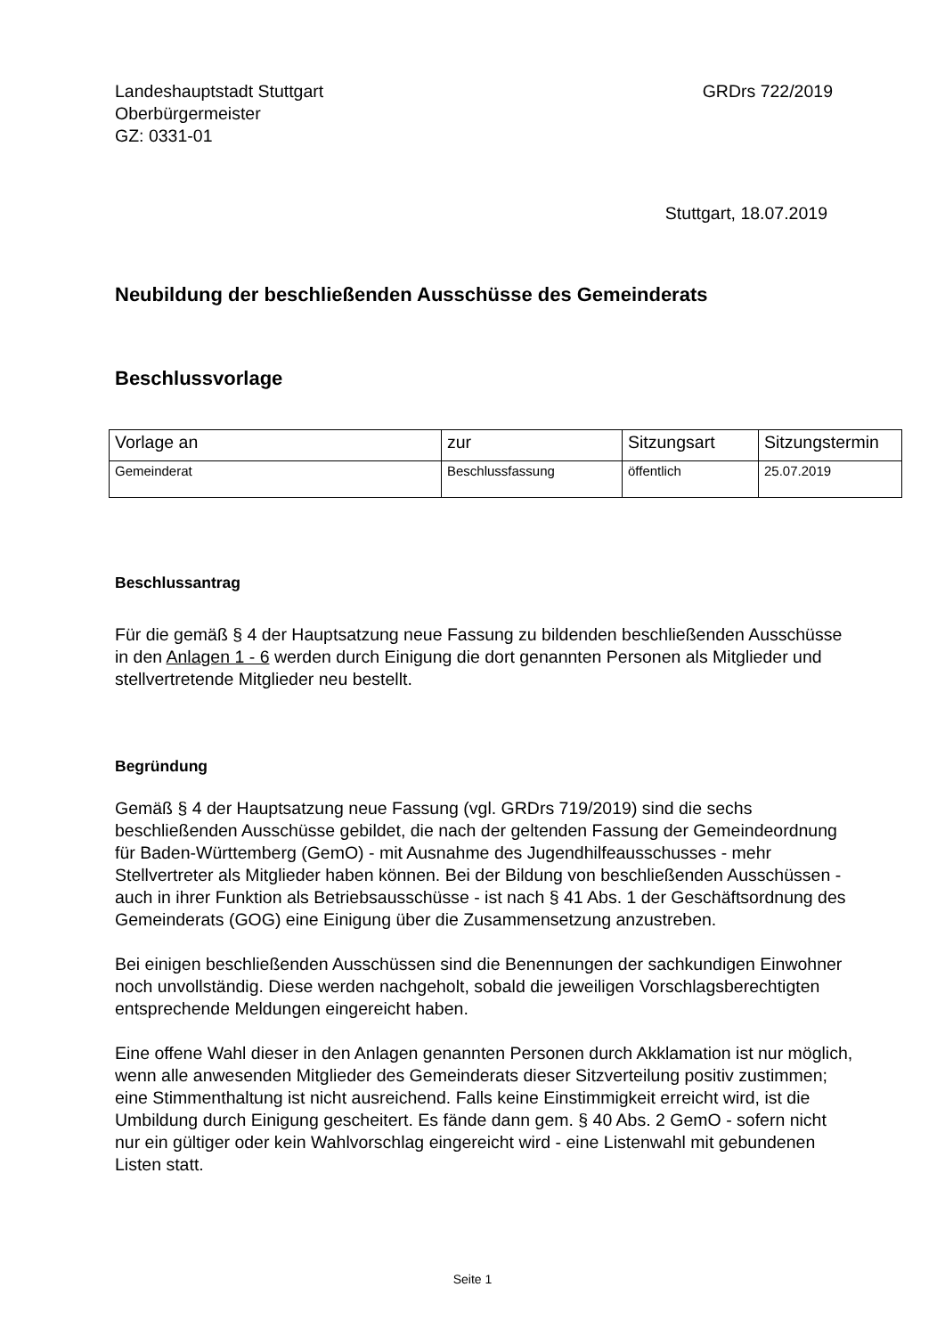Landeshauptstadt Stuttgart
Oberbürgermeister
GZ: 0331-01
GRDrs 722/2019
Stuttgart, 18.07.2019
Neubildung der beschließenden Ausschüsse des Gemeinderats
Beschlussvorlage
| Vorlage an | zur | Sitzungsart | Sitzungstermin |
| Gemeinderat | Beschlussfassung | öffentlich | 25.07.2019 |
Beschlussantrag
Für die gemäß § 4 der Hauptsatzung neue Fassung zu bildenden beschließenden Ausschüsse in den Anlagen 1 - 6 werden durch Einigung die dort genannten Personen als Mitglieder und stellvertretende Mitglieder neu bestellt.
Begründung
Gemäß § 4 der Hauptsatzung neue Fassung (vgl. GRDrs 719/2019) sind die sechs beschließenden Ausschüsse gebildet, die nach der geltenden Fassung der Gemeindeordnung für Baden-Württemberg (GemO) - mit Ausnahme des Jugendhilfeausschusses - mehr Stellvertreter als Mitglieder haben können. Bei der Bildung von beschließenden Ausschüssen - auch in ihrer Funktion als Betriebsausschüsse - ist nach § 41 Abs. 1 der Geschäftsordnung des Gemeinderats (GOG) eine Einigung über die Zusammensetzung anzustreben.
Bei einigen beschließenden Ausschüssen sind die Benennungen der sachkundigen Einwohner noch unvollständig. Diese werden nachgeholt, sobald die jeweiligen Vorschlagsberechtigten entsprechende Meldungen eingereicht haben.
Eine offene Wahl dieser in den Anlagen genannten Personen durch Akklamation ist nur möglich, wenn alle anwesenden Mitglieder des Gemeinderats dieser Sitzverteilung positiv zustimmen; eine Stimmenthaltung ist nicht ausreichend. Falls keine Einstimmigkeit erreicht wird, ist die Umbildung durch Einigung gescheitert. Es fände dann gem. § 40 Abs. 2 GemO - sofern nicht nur ein gültiger oder kein Wahlvorschlag eingereicht wird - eine Listenwahl mit gebundenen Listen statt.
Seite 1